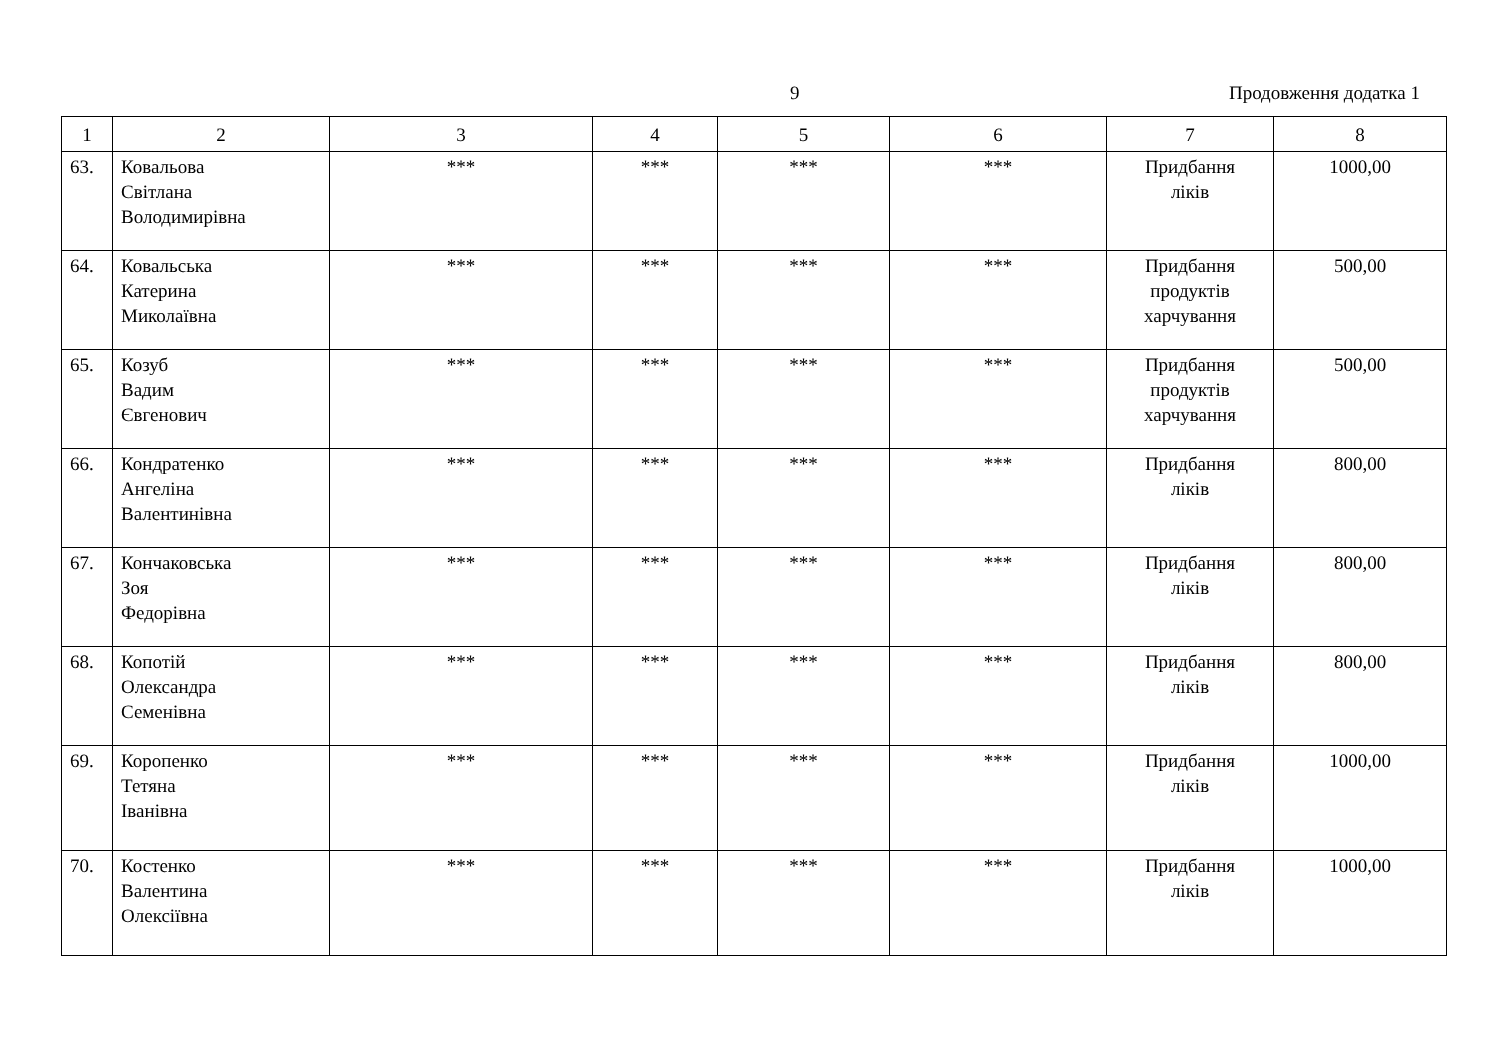9 Продовження додатка 1
| 1 | 2 | 3 | 4 | 5 | 6 | 7 | 8 |
| --- | --- | --- | --- | --- | --- | --- | --- |
| 63. | Ковальова Світлана Володимирівна | *** | *** | *** | *** | Придбання ліків | 1000,00 |
| 64. | Ковальська Катерина Миколаївна | *** | *** | *** | *** | Придбання продуктів харчування | 500,00 |
| 65. | Козуб Вадим Євгенович | *** | *** | *** | *** | Придбання продуктів харчування | 500,00 |
| 66. | Кондратенко Ангеліна Валентинівна | *** | *** | *** | *** | Придбання ліків | 800,00 |
| 67. | Кончаковська Зоя Федорівна | *** | *** | *** | *** | Придбання ліків | 800,00 |
| 68. | Копотій Олександра Семенівна | *** | *** | *** | *** | Придбання ліків | 800,00 |
| 69. | Коропенко Тетяна Іванівна | *** | *** | *** | *** | Придбання ліків | 1000,00 |
| 70. | Костенко Валентина Олексіївна | *** | *** | *** | *** | Придбання ліків | 1000,00 |